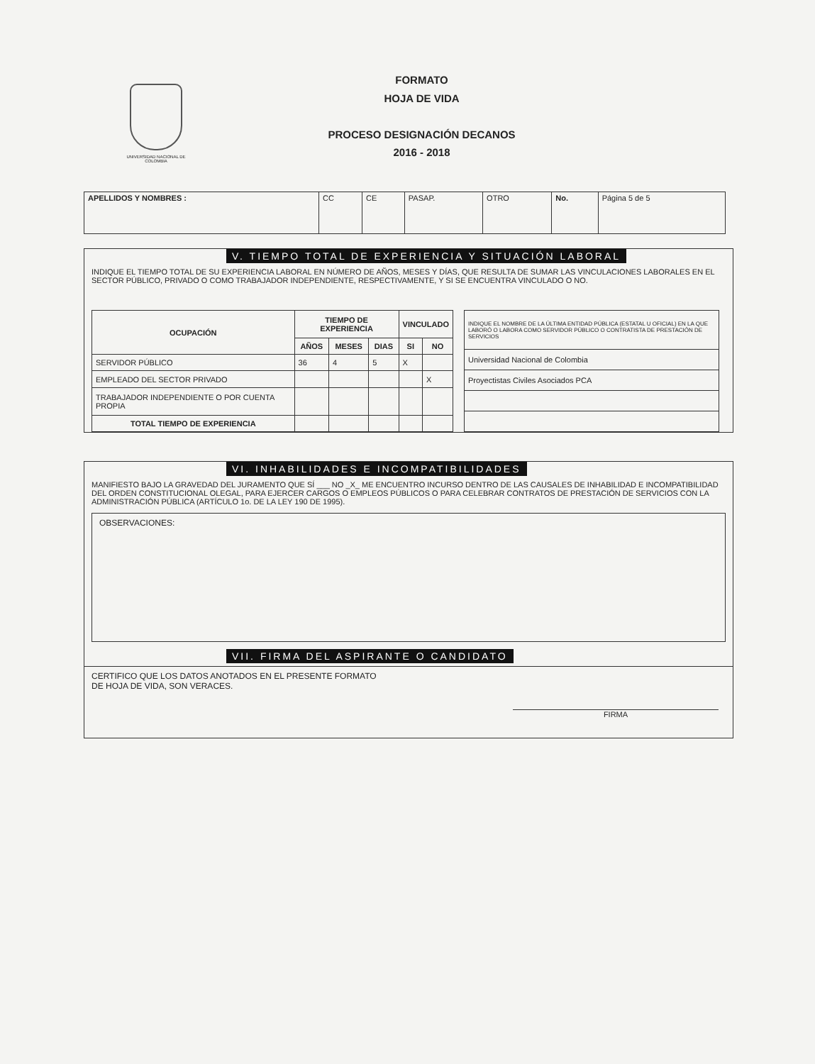UNIVERSIDAD NACIONAL DE COLOMBIA
FORMATO
HOJA DE VIDA
PROCESO DESIGNACIÓN DECANOS
2016 - 2018
| APELLIDOS Y NOMBRES : | CC | CE | PASAP. | OTRO | No. | Página 5 de 5 |
V. TIEMPO TOTAL DE EXPERIENCIA Y SITUACIÓN LABORAL
INDIQUE EL TIEMPO TOTAL DE SU EXPERIENCIA LABORAL EN NÚMERO DE AÑOS, MESES Y DÍAS, QUE RESULTA DE SUMAR LAS VINCULACIONES LABORALES EN EL SECTOR PÚBLICO, PRIVADO O COMO TRABAJADOR INDEPENDIENTE, RESPECTIVAMENTE, Y SI SE ENCUENTRA VINCULADO O NO.
| OCUPACIÓN | TIEMPO DE EXPERIENCIA | | | VINCULADO | |
| --- | --- | --- | --- | --- | --- |
| | AÑOS | MESES | DIAS | SI | NO |
| SERVIDOR PÚBLICO | 36 | 4 | 5 | X | |
| EMPLEADO DEL SECTOR PRIVADO | | | | | X |
| TRABAJADOR INDEPENDIENTE O POR CUENTA PROPIA | | | | | |
| TOTAL TIEMPO DE EXPERIENCIA | | | | | |
| INDIQUE EL NOMBRE DE LA ÚLTIMA ENTIDAD PÚBLICA (ESTATAL U OFICIAL) EN LA QUE LABORÓ O LABORA COMO SERVIDOR PÚBLICO O CONTRATISTA DE PRESTACIÓN DE SERVICIOS |
| Universidad Nacional de Colombia |
| Proyectistas Civiles Asociados PCA |
VI. INHABILIDADES E INCOMPATIBILIDADES
MANIFIESTO BAJO LA GRAVEDAD DEL JURAMENTO QUE SÍ ___ NO _X_ ME ENCUENTRO INCURSO DENTRO DE LAS CAUSALES DE INHABILIDAD E INCOMPATIBILIDAD DEL ORDEN CONSTITUCIONAL OLEGAL, PARA EJERCER CARGOS O EMPLEOS PÚBLICOS O PARA CELEBRAR CONTRATOS DE PRESTACIÓN DE SERVICIOS CON LA ADMINISTRACIÓN PÚBLICA (ARTÍCULO 1o. DE LA LEY 190 DE 1995).
OBSERVACIONES:
VII. FIRMA DEL ASPIRANTE O CANDIDATO
CERTIFICO QUE LOS DATOS ANOTADOS EN EL PRESENTE FORMATO
DE HOJA DE VIDA, SON VERACES.
FIRMA